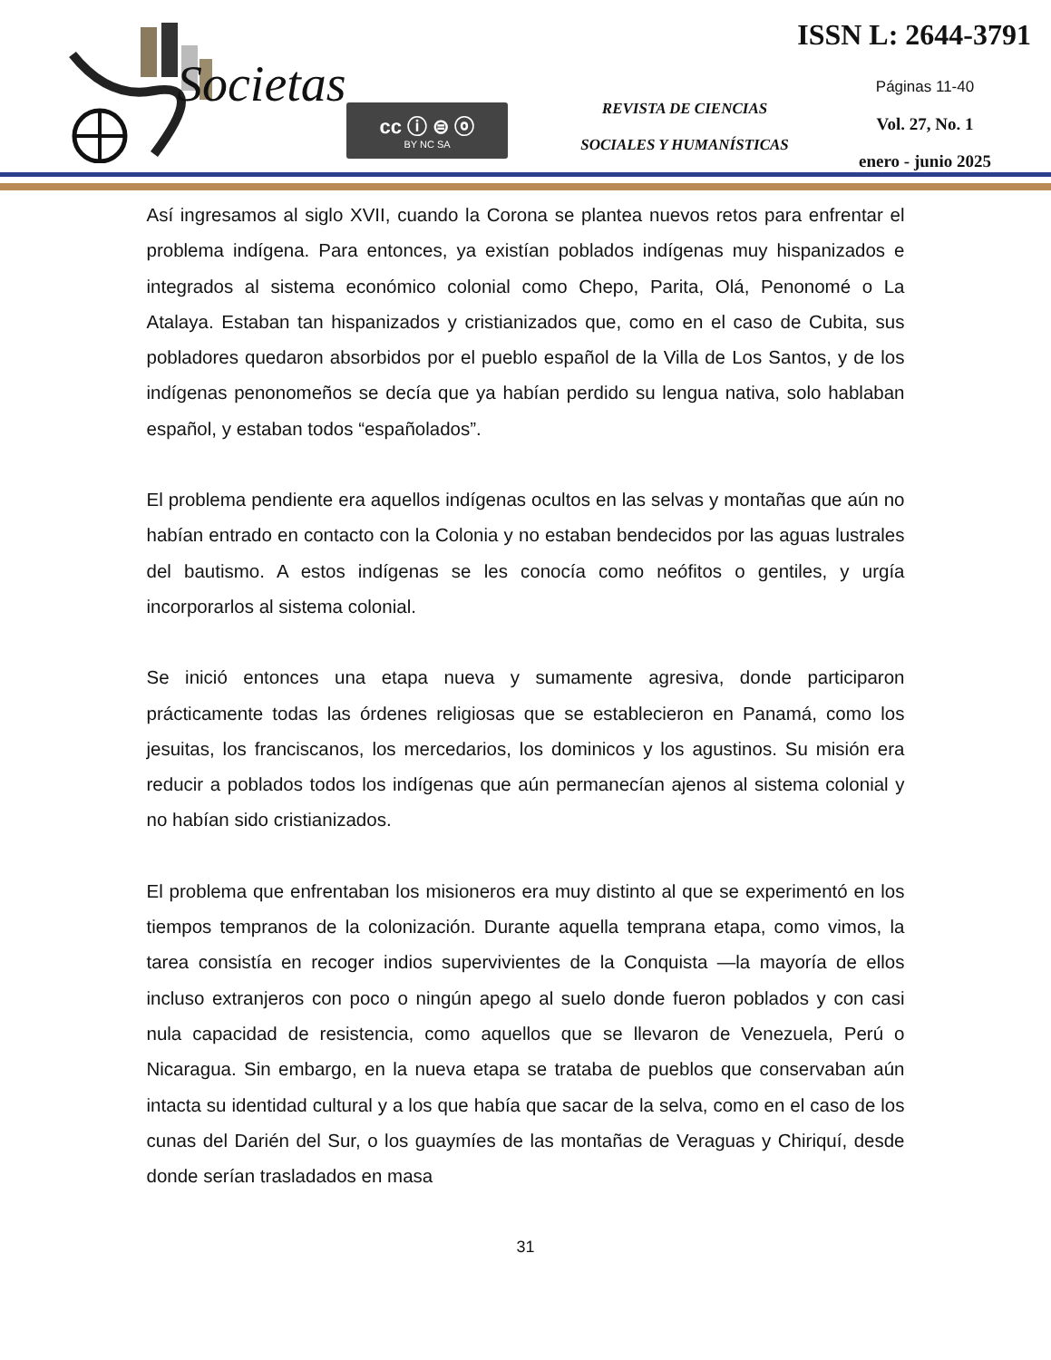Societas cc ⓘ ⊜ ⓞ
BY NC SA
REVISTA DE CIENCIAS
SOCIALES Y HUMANÍSTICAS
ISSN L: 2644-3791
Páginas 11-40
Vol. 27, No. 1
enero - junio 2025
Así ingresamos al siglo XVII, cuando la Corona se plantea nuevos retos para enfrentar el problema indígena. Para entonces, ya existían poblados indígenas muy hispanizados e integrados al sistema económico colonial como Chepo, Parita, Olá, Penonomé o La Atalaya. Estaban tan hispanizados y cristianizados que, como en el caso de Cubita, sus pobladores quedaron absorbidos por el pueblo español de la Villa de Los Santos, y de los indígenas penonomeños se decía que ya habían perdido su lengua nativa, solo hablaban español, y estaban todos “españolados”.
El problema pendiente era aquellos indígenas ocultos en las selvas y montañas que aún no habían entrado en contacto con la Colonia y no estaban bendecidos por las aguas lustrales del bautismo. A estos indígenas se les conocía como neófitos o gentiles, y urgía incorporarlos al sistema colonial.
Se inició entonces una etapa nueva y sumamente agresiva, donde participaron prácticamente todas las órdenes religiosas que se establecieron en Panamá, como los jesuitas, los franciscanos, los mercedarios, los dominicos y los agustinos. Su misión era reducir a poblados todos los indígenas que aún permanecían ajenos al sistema colonial y no habían sido cristianizados.
El problema que enfrentaban los misioneros era muy distinto al que se experimentó en los tiempos tempranos de la colonización. Durante aquella temprana etapa, como vimos, la tarea consistía en recoger indios supervivientes de la Conquista —la mayoría de ellos incluso extranjeros con poco o ningún apego al suelo donde fueron poblados y con casi nula capacidad de resistencia, como aquellos que se llevaron de Venezuela, Perú o Nicaragua. Sin embargo, en la nueva etapa se trataba de pueblos que conservaban aún intacta su identidad cultural y a los que había que sacar de la selva, como en el caso de los cunas del Darién del Sur, o los guaymíes de las montañas de Veraguas y Chiriquí, desde donde serían trasladados en masa
31